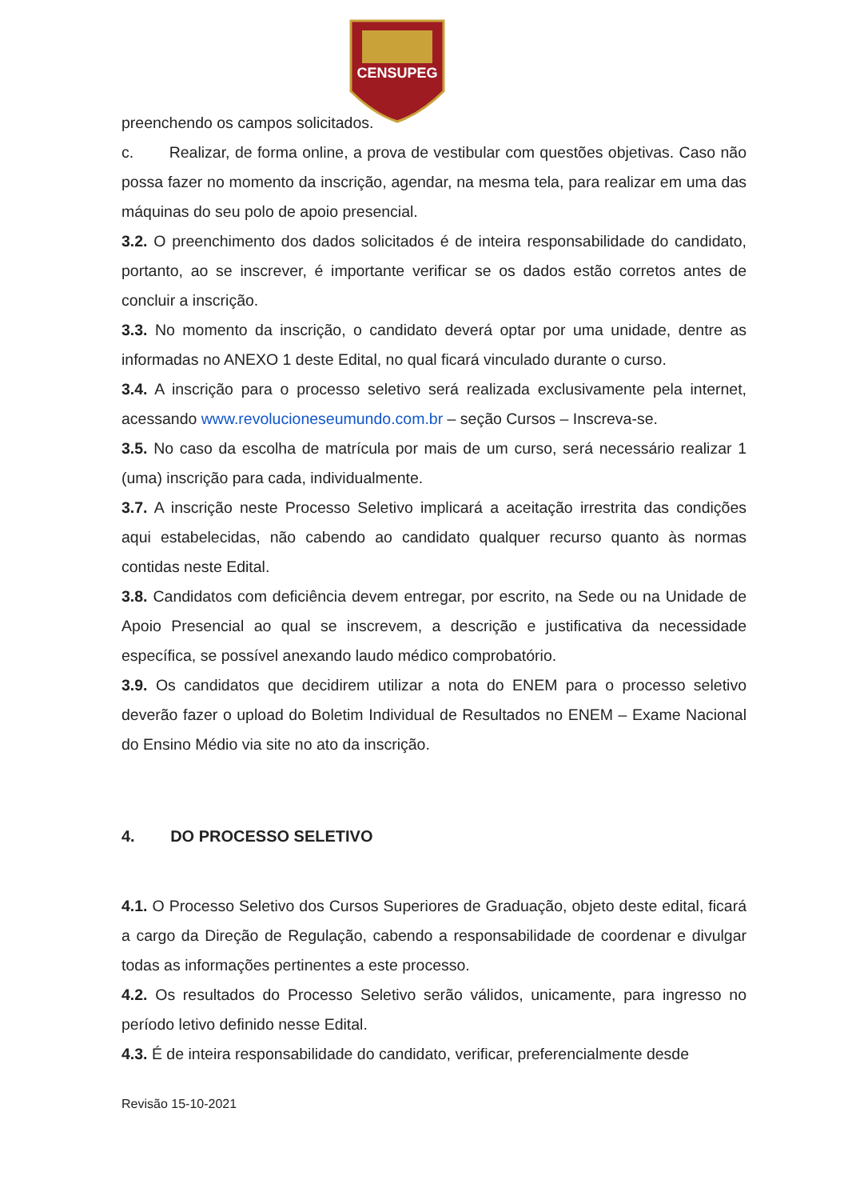CENSUPEG
preenchendo os campos solicitados.
c. Realizar, de forma online, a prova de vestibular com questões objetivas. Caso não possa fazer no momento da inscrição, agendar, na mesma tela, para realizar em uma das máquinas do seu polo de apoio presencial.
3.2. O preenchimento dos dados solicitados é de inteira responsabilidade do candidato, portanto, ao se inscrever, é importante verificar se os dados estão corretos antes de concluir a inscrição.
3.3. No momento da inscrição, o candidato deverá optar por uma unidade, dentre as informadas no ANEXO 1 deste Edital, no qual ficará vinculado durante o curso.
3.4. A inscrição para o processo seletivo será realizada exclusivamente pela internet, acessando www.revolucioneseumundo.com.br – seção Cursos – Inscreva-se.
3.5. No caso da escolha de matrícula por mais de um curso, será necessário realizar 1 (uma) inscrição para cada, individualmente.
3.7. A inscrição neste Processo Seletivo implicará a aceitação irrestrita das condições aqui estabelecidas, não cabendo ao candidato qualquer recurso quanto às normas contidas neste Edital.
3.8. Candidatos com deficiência devem entregar, por escrito, na Sede ou na Unidade de Apoio Presencial ao qual se inscrevem, a descrição e justificativa da necessidade específica, se possível anexando laudo médico comprobatório.
3.9. Os candidatos que decidirem utilizar a nota do ENEM para o processo seletivo deverão fazer o upload do Boletim Individual de Resultados no ENEM – Exame Nacional do Ensino Médio via site no ato da inscrição.
4. DO PROCESSO SELETIVO
4.1. O Processo Seletivo dos Cursos Superiores de Graduação, objeto deste edital, ficará a cargo da Direção de Regulação, cabendo a responsabilidade de coordenar e divulgar todas as informações pertinentes a este processo.
4.2. Os resultados do Processo Seletivo serão válidos, unicamente, para ingresso no período letivo definido nesse Edital.
4.3. É de inteira responsabilidade do candidato, verificar, preferencialmente desde
Revisão 15-10-2021